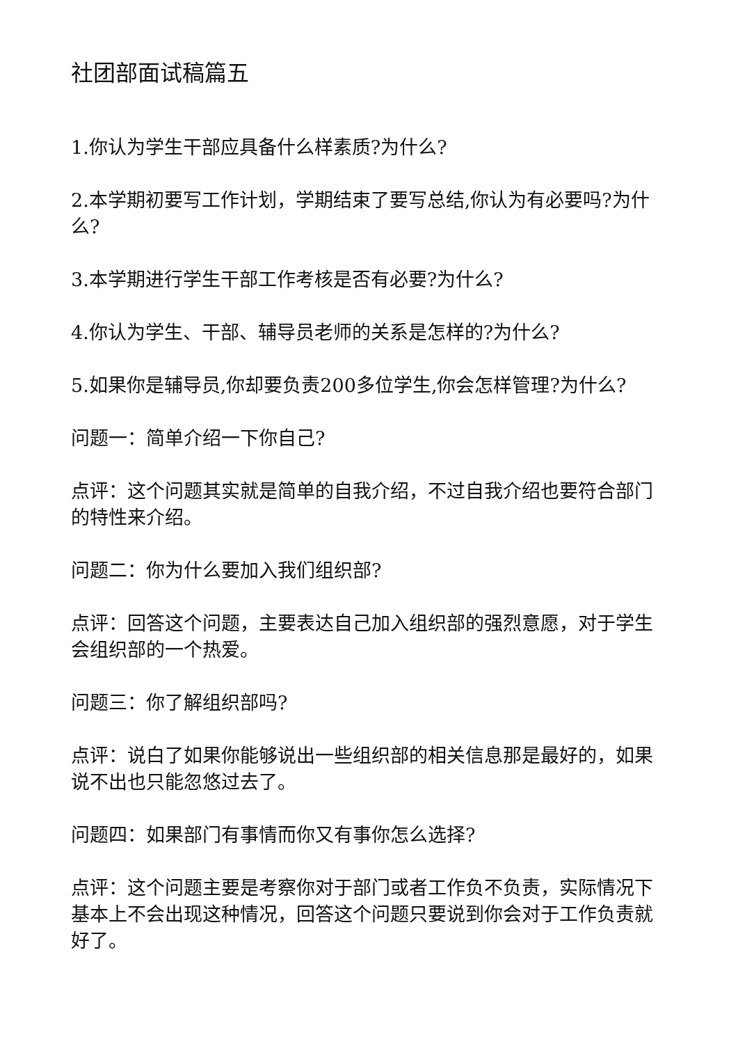社团部面试稿篇五
1.你认为学生干部应具备什么样素质?为什么?
2.本学期初要写工作计划，学期结束了要写总结,你认为有必要吗?为什么?
3.本学期进行学生干部工作考核是否有必要?为什么?
4.你认为学生、干部、辅导员老师的关系是怎样的?为什么?
5.如果你是辅导员,你却要负责200多位学生,你会怎样管理?为什么?
问题一：简单介绍一下你自己?
点评：这个问题其实就是简单的自我介绍，不过自我介绍也要符合部门的特性来介绍。
问题二：你为什么要加入我们组织部?
点评：回答这个问题，主要表达自己加入组织部的强烈意愿，对于学生会组织部的一个热爱。
问题三：你了解组织部吗?
点评：说白了如果你能够说出一些组织部的相关信息那是最好的，如果说不出也只能忽悠过去了。
问题四：如果部门有事情而你又有事你怎么选择?
点评：这个问题主要是考察你对于部门或者工作负不负责，实际情况下基本上不会出现这种情况，回答这个问题只要说到你会对于工作负责就好了。